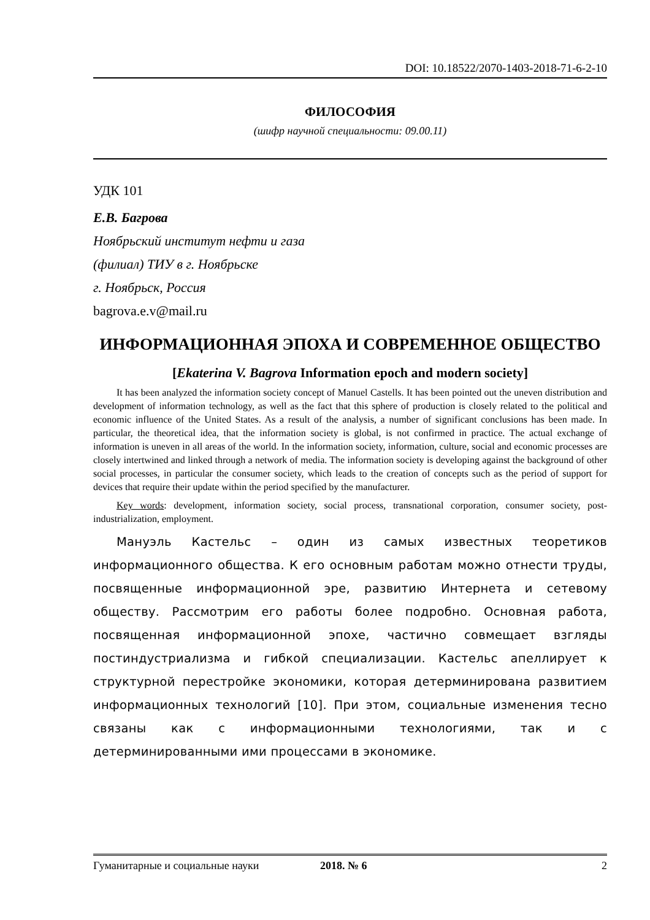DOI: 10.18522/2070-1403-2018-71-6-2-10
ФИЛОСОФИЯ
(шифр научной специальности: 09.00.11)
УДК 101
Е.В. Багрова
Ноябрьский институт нефти и газа
(филиал) ТИУ в г. Ноябрьске
г. Ноябрьск, Россия
bagrova.e.v@mail.ru
ИНФОРМАЦИОННАЯ ЭПОХА И СОВРЕМЕННОЕ ОБЩЕСТВО
[Ekaterina V. Bagrova Information epoch and modern society]
It has been analyzed the information society concept of Manuel Castells. It has been pointed out the uneven distribution and development of information technology, as well as the fact that this sphere of production is closely related to the political and economic influence of the United States. As a result of the analysis, a number of significant conclusions has been made. In particular, the theoretical idea, that the information society is global, is not confirmed in practice. The actual exchange of information is uneven in all areas of the world. In the information society, information, culture, social and economic processes are closely intertwined and linked through a network of media. The information society is developing against the background of other social processes, in particular the consumer society, which leads to the creation of concepts such as the period of support for devices that require their update within the period specified by the manufacturer.
Key words: development, information society, social process, transnational corporation, consumer society, post-industrialization, employment.
Мануэль Кастельс – один из самых известных теоретиков информационного общества. К его основным работам можно отнести труды, посвященные информационной эре, развитию Интернета и сетевому обществу. Рассмотрим его работы более подробно. Основная работа, посвященная информационной эпохе, частично совмещает взгляды постиндустриализма и гибкой специализации. Кастельс апеллирует к структурной перестройке экономики, которая детерминирована развитием информационных технологий [10]. При этом, социальные изменения тесно связаны как с информационными технологиями, так и с детерминированными ими процессами в экономике.
Гуманитарные и социальные науки 2018. № 6 2